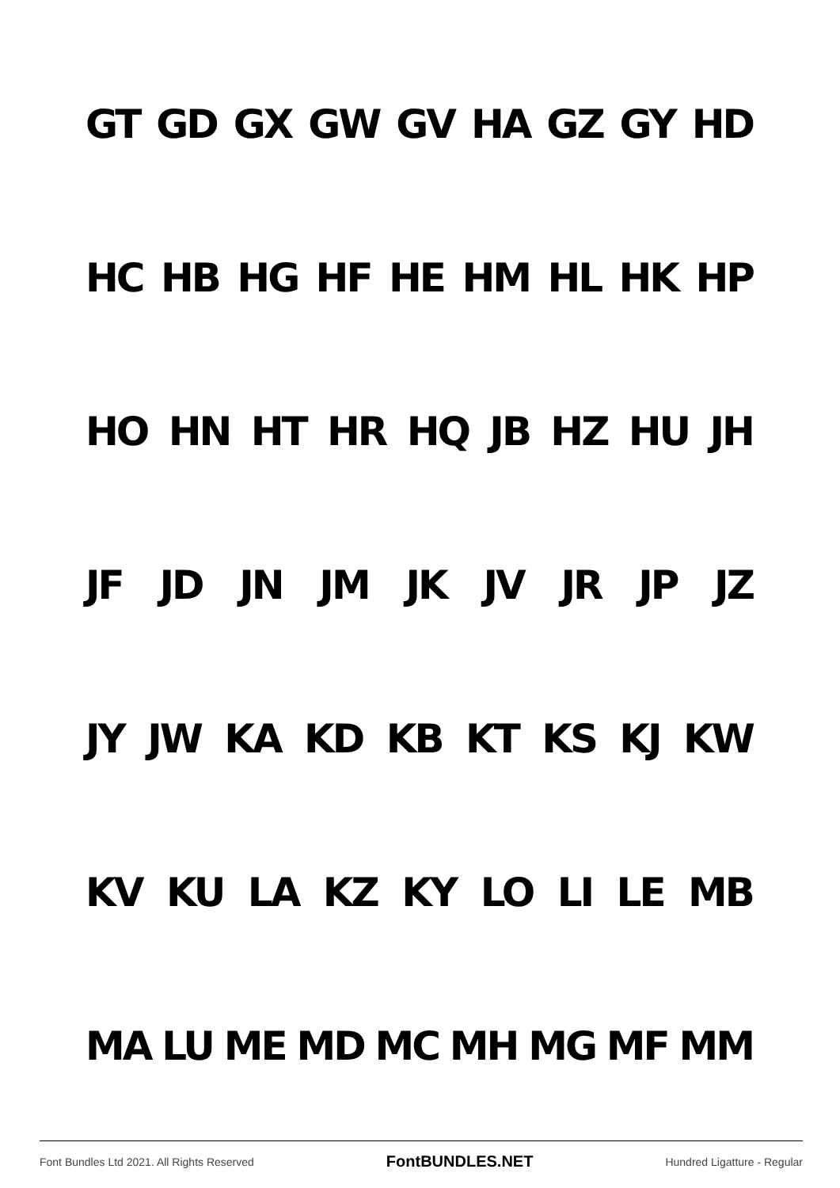GT GD GX GW GV HA GZ GY HD
HC HB HG HF HE HM HL HK HP
HO HN HT HR HQ JB HZ HU JH
JF JD JN JM JK JV JR JP JZ
JY JW KA KD KB KT KS KJ KW
KV KU LA KZ KY LO LI LE MB
MA LU ME MD MC MH MG MF MM
Font Bundles Ltd 2021. All Rights Reserved FontBUNDLES.NET Hundred Ligatture - Regular